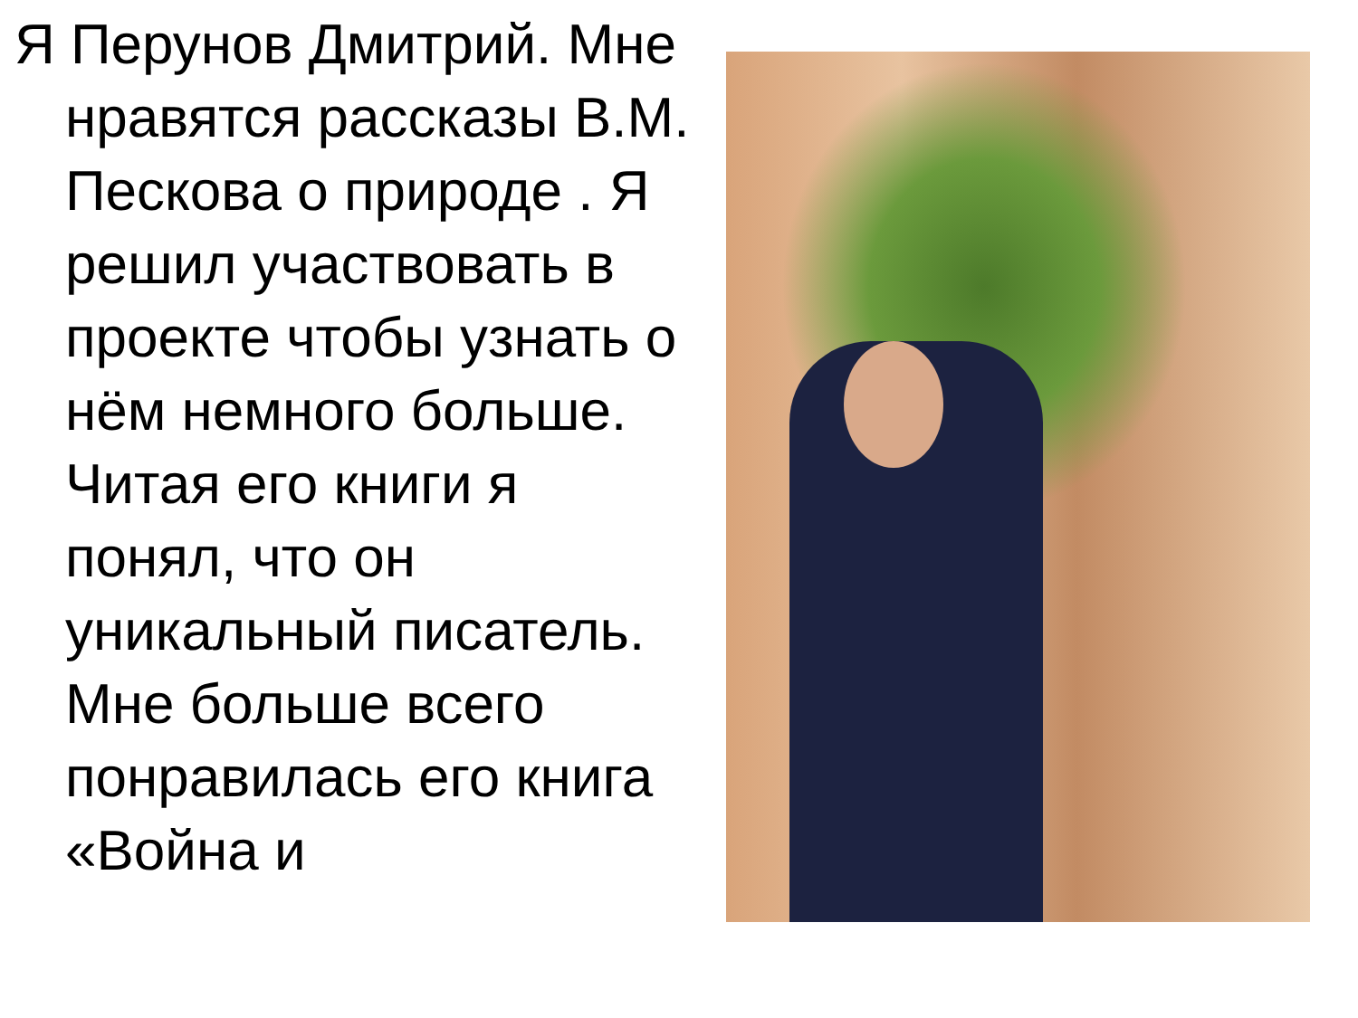Я Перунов Дмитрий. Мне нравятся рассказы В.М. Пескова о природе . Я решил участвовать в проекте чтобы узнать о нём немного больше. Читая его книги я понял, что он уникальный писатель. Мне больше всего понравилась его книга «Война и